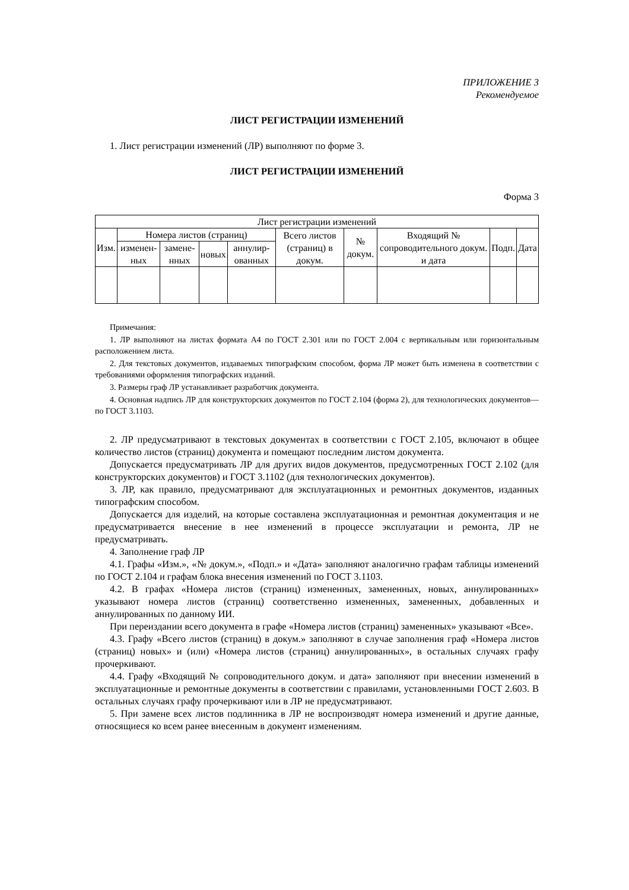ПРИЛОЖЕНИЕ 3
Рекомендуемое
ЛИСТ РЕГИСТРАЦИИ ИЗМЕНЕНИЙ
1. Лист регистрации изменений (ЛР) выполняют по форме 3.
ЛИСТ РЕГИСТРАЦИИ ИЗМЕНЕНИЙ
Форма 3
| Лист регистрации изменений | | | | | | | | | |
| --- | --- | --- | --- | --- | --- | --- | --- | --- | --- |
| Изм. | Номера листов (страниц) | | | | Всего листов (страниц) в докум. | № докум. | Входящий № сопроводительного докум. и дата | Подп. | Дата |
| | изменен­ных | замене­нных | новых | аннулир­ованных | | | | | |
Примечания:
1. ЛР выполняют на листах формата А4 по ГОСТ 2.301 или по ГОСТ 2.004 с вертикальным или горизонтальным расположением листа.
2. Для текстовых документов, издаваемых типографским способом, форма ЛР может быть изменена в соответствии с требованиями оформления типографских изданий.
3. Размеры граф ЛР устанавливает разработчик документа.
4. Основная надпись ЛР для конструкторских документов по ГОСТ 2.104 (форма 2), для технологических документов—по ГОСТ 3.1103.
2. ЛР предусматривают в текстовых документах в соответствии с ГОСТ 2.105, включают в общее количество листов (страниц) документа и помещают последним листом документа.
Допускается предусматривать ЛР для других видов документов, предусмотренных ГОСТ 2.102 (для конструкторских документов) и ГОСТ 3.1102 (для технологических документов).
3. ЛР, как правило, предусматривают для эксплуатационных и ремонтных документов, изданных типографским способом.
Допускается для изделий, на которые составлена эксплуатационная и ремонтная документация и не предусматривается внесение в нее изменений в процессе эксплуатации и ремонта, ЛР не предусматривать.
4. Заполнение граф ЛР
4.1. Графы «Изм.», «№ докум.», «Подп.» и «Дата» заполняют аналогично графам таблицы изменений по ГОСТ 2.104 и графам блока внесения изменений по ГОСТ 3.1103.
4.2. В графах «Номера листов (страниц) измененных, замененных, новых, аннулированных» указывают номера листов (страниц) соответственно измененных, замененных, добавленных и аннулированных по данному ИИ.
При переиздании всего документа в графе «Номера листов (страниц) замененных» указывают «Все».
4.3. Графу «Всего листов (страниц) в докум.» заполняют в случае заполнения граф «Номера листов (страниц) новых» и (или) «Номера листов (страниц) аннулированных», в остальных случаях графу прочеркивают.
4.4. Графу «Входящий № сопроводительного докум. и дата» заполняют при внесении изменений в эксплуатационные и ремонтные документы в соответствии с правилами, установленными ГОСТ 2.603. В остальных случаях графу прочеркивают или в ЛР не предусматривают.
5. При замене всех листов подлинника в ЛР не воспроизводят номера изменений и другие данные, относящиеся ко всем ранее внесенным в документ изменениям.